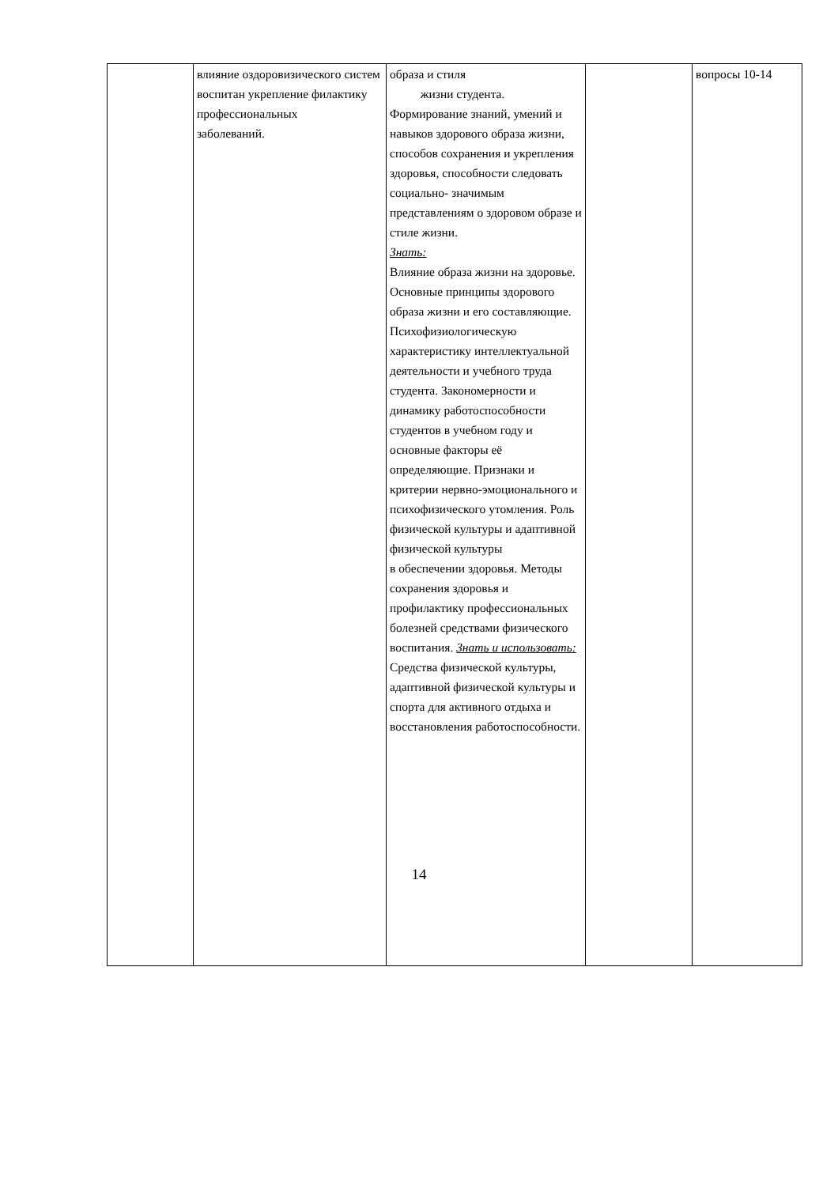| | влияние оздоровизического систем воспитан укрепление филактику профессиональных заболеваний. | образа и стиля жизни студента. Формирование знаний, умений и навыков здорового образа жизни, способов сохранения и укрепления здоровья, способности следовать социально- значимым представлениям о здоровом образе и стиле жизни. Знать: Влияние образа жизни на здоровье. Основные принципы здорового образа жизни и его составляющие. Психофизиологическую характеристику интеллектуальной деятельности и учебного труда студента. Закономерности и динамику работоспособности студентов в учебном году и основные факторы её определяющие. Признаки и критерии нервно-эмоционального и психофизического утомления. Роль физической культуры и адаптивной физической культуры в обеспечении здоровья. Методы сохранения здоровья и профилактику профессиональных болезней средствами физического воспитания. Знать и использовать: Средства физической культуры, адаптивной физической культуры и спорта для активного отдыха и восстановления работоспособности. | | вопросы 10-14 |
14